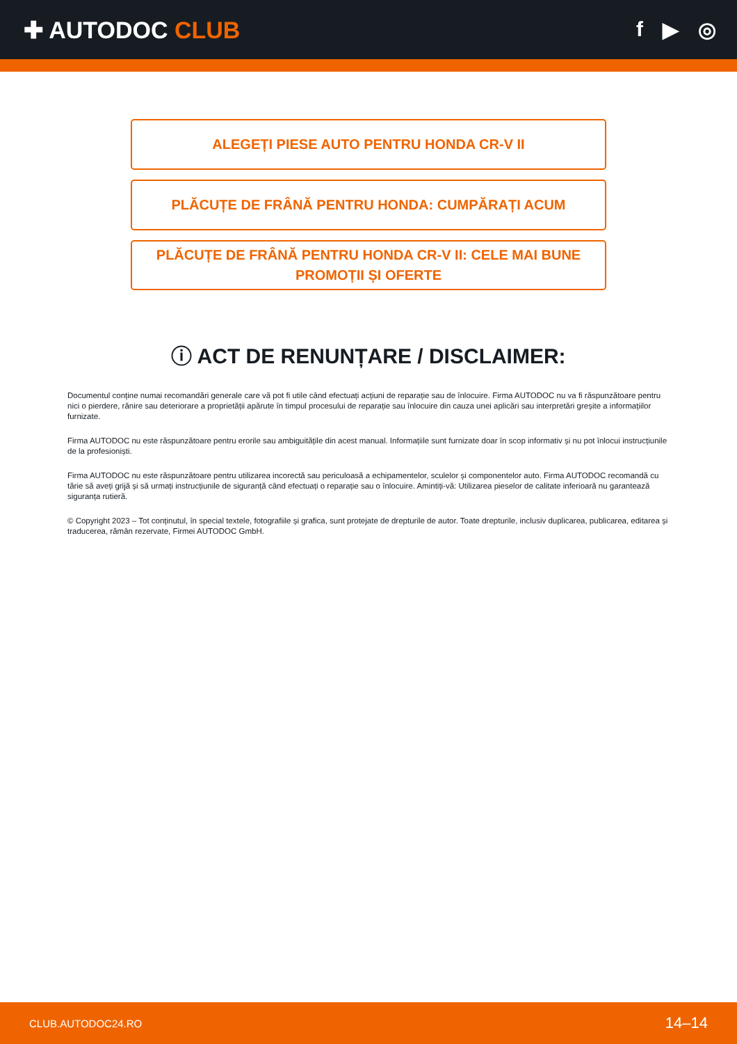✚ AUTODOC CLUB f ▶ ◎
ALEGEȚI PIESE AUTO PENTRU HONDA CR-V II
PLĂCUȚE DE FRÂNĂ PENTRU HONDA: CUMPĂRAȚI ACUM
PLĂCUȚE DE FRÂNĂ PENTRU HONDA CR-V II: CELE MAI BUNE PROMOȚII ȘI OFERTE
ⓘ ACT DE RENUNȚARE / DISCLAIMER:
Documentul conține numai recomandări generale care vă pot fi utile când efectuați acțiuni de reparație sau de înlocuire. Firma AUTODOC nu va fi răspunzătoare pentru nici o pierdere, rănire sau deteriorare a proprietății apărute în timpul procesului de reparație sau înlocuire din cauza unei aplicări sau interpretări greșite a informațiilor furnizate.
Firma AUTODOC nu este răspunzătoare pentru erorile sau ambiguitățile din acest manual. Informațiile sunt furnizate doar în scop informativ și nu pot înlocui instrucțiunile de la profesioniști.
Firma AUTODOC nu este răspunzătoare pentru utilizarea incorectă sau periculoasă a echipamentelor, sculelor și componentelor auto. Firma AUTODOC recomandă cu tărie să aveți grijă și să urmați instrucțiunile de siguranță când efectuați o reparație sau o înlocuire. Amintiți-vă: Utilizarea pieselor de calitate inferioară nu garantează siguranța rutieră.
© Copyright 2023 – Tot conținutul, în special textele, fotografiile și grafica, sunt protejate de drepturile de autor. Toate drepturile, inclusiv duplicarea, publicarea, editarea și traducerea, rămân rezervate, Firmei AUTODOC GmbH.
CLUB.AUTODOC24.RO 14–14